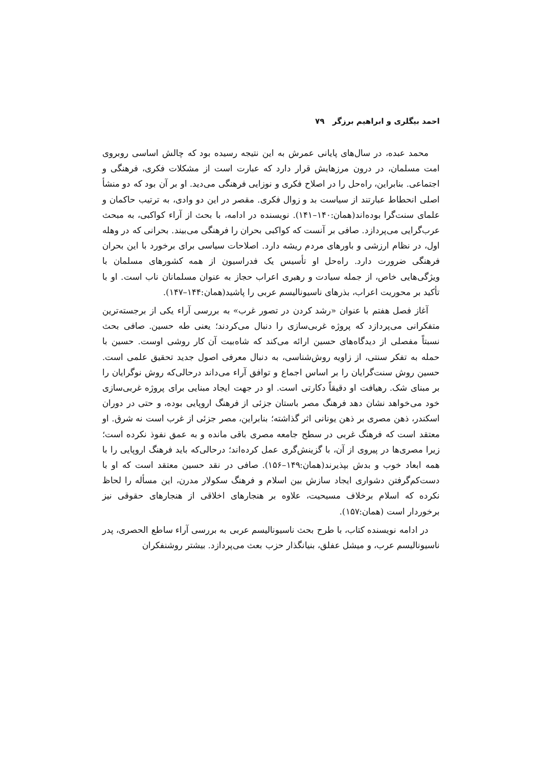احمد بیگلری و ابراهیم برزگر ۷۹
محمد عبده، در سال‌های پایانی عمرش به این نتیجه رسیده بود که چالش اساسی روبروی امت مسلمان، در درون مرزهایش قرار دارد که عبارت است از مشکلات فکری، فرهنگی و اجتماعی. بنابراین، راه‌حل را در اصلاح فکری و نوزایی فرهنگی می‌دید. او بر آن بود که دو منشأ اصلی انحطاط عبارتند از سیاست بد و زوال فکری. مقصر در این دو وادی، به ترتیب حاکمان و علمای سنت‌گرا بوده‌اند(همان:۱۴۰–۱۴۱). نویسنده در ادامه، با بحث از آراء کواکبی، به مبحث عرب‌گرایی می‌پردازد. صافی بر آنست که کواکبی بحران را فرهنگی می‌بیند. بحرانی که در وهله اول، در نظام ارزشی و باورهای مردم ریشه دارد. اصلاحات سیاسی برای برخورد با این بحران فرهنگی ضرورت دارد. راه‌حل او تأسیس یک فدراسیون از همه کشورهای مسلمان با ویژگی‌هایی خاص، از جمله سیادت و رهبری اعراب حجاز به عنوان مسلمانان ناب است. او با تأکید بر محوریت اعراب، بذرهای ناسیونالیسم عربی را پاشید(همان:۱۴۴–۱۴۷).
آغاز فصل هفتم با عنوان «رشد کردن در تصور غرب» به بررسی آراء یکی از برجسته‌ترین متفکرانی می‌پردازد که پروژه غربی‌سازی را دنبال می‌کردند؛ یعنی طه حسین. صافی بحث نسبتاً مفصلی از دیدگاه‌های حسین ارائه می‌کند که شاه‌بیت آن کار روشی اوست. حسین با حمله به تفکر سنتی، از زاویه روش‌شناسی، به دنبال معرفی اصول جدید تحقیق علمی است. حسین روش سنت‌گرایان را بر اساس اجماع و توافق آراء می‌داند درحالی‌که روش نوگرایان را بر مبنای شک. رهیافت او دقیقاً دکارتی است. او در جهت ایجاد مبنایی برای پروژه غربی‌سازی خود می‌خواهد نشان دهد فرهنگ مصر باستان جزئی از فرهنگ اروپایی بوده، و حتی در دوران اسکندر، ذهن مصری بر ذهن یونانی اثر گذاشته؛ بنابراین، مصر جزئی از غرب است نه شرق. او معتقد است که فرهنگ غربی در سطح جامعه مصری باقی مانده و به عمق نفوذ نکرده است؛ زیرا مصری‌ها در پیروی از آن، با گزینش‌گری عمل کرده‌اند؛ درحالی‌که باید فرهنگ اروپایی را با همه ابعاد خوب و بدش بپذیرند(همان:۱۴۹–۱۵۶). صافی در نقد حسین معتقد است که او با دست‌کم‌گرفتن دشواری ایجاد سازش بین اسلام و فرهنگ سکولار مدرن، این مسأله را لحاظ نکرده که اسلام برخلاف مسیحیت، علاوه بر هنجارهای اخلاقی از هنجارهای حقوقی نیز برخوردار است (همان:۱۵۷).
در ادامه نویسنده کتاب، با طرح بحث ناسیونالیسم عربی به بررسی آراء ساطع الحصری، پدر ناسیونالیسم عرب، و میشل عفلق، بنیانگذار حزب بعث می‌پردازد. بیشتر روشنفکران